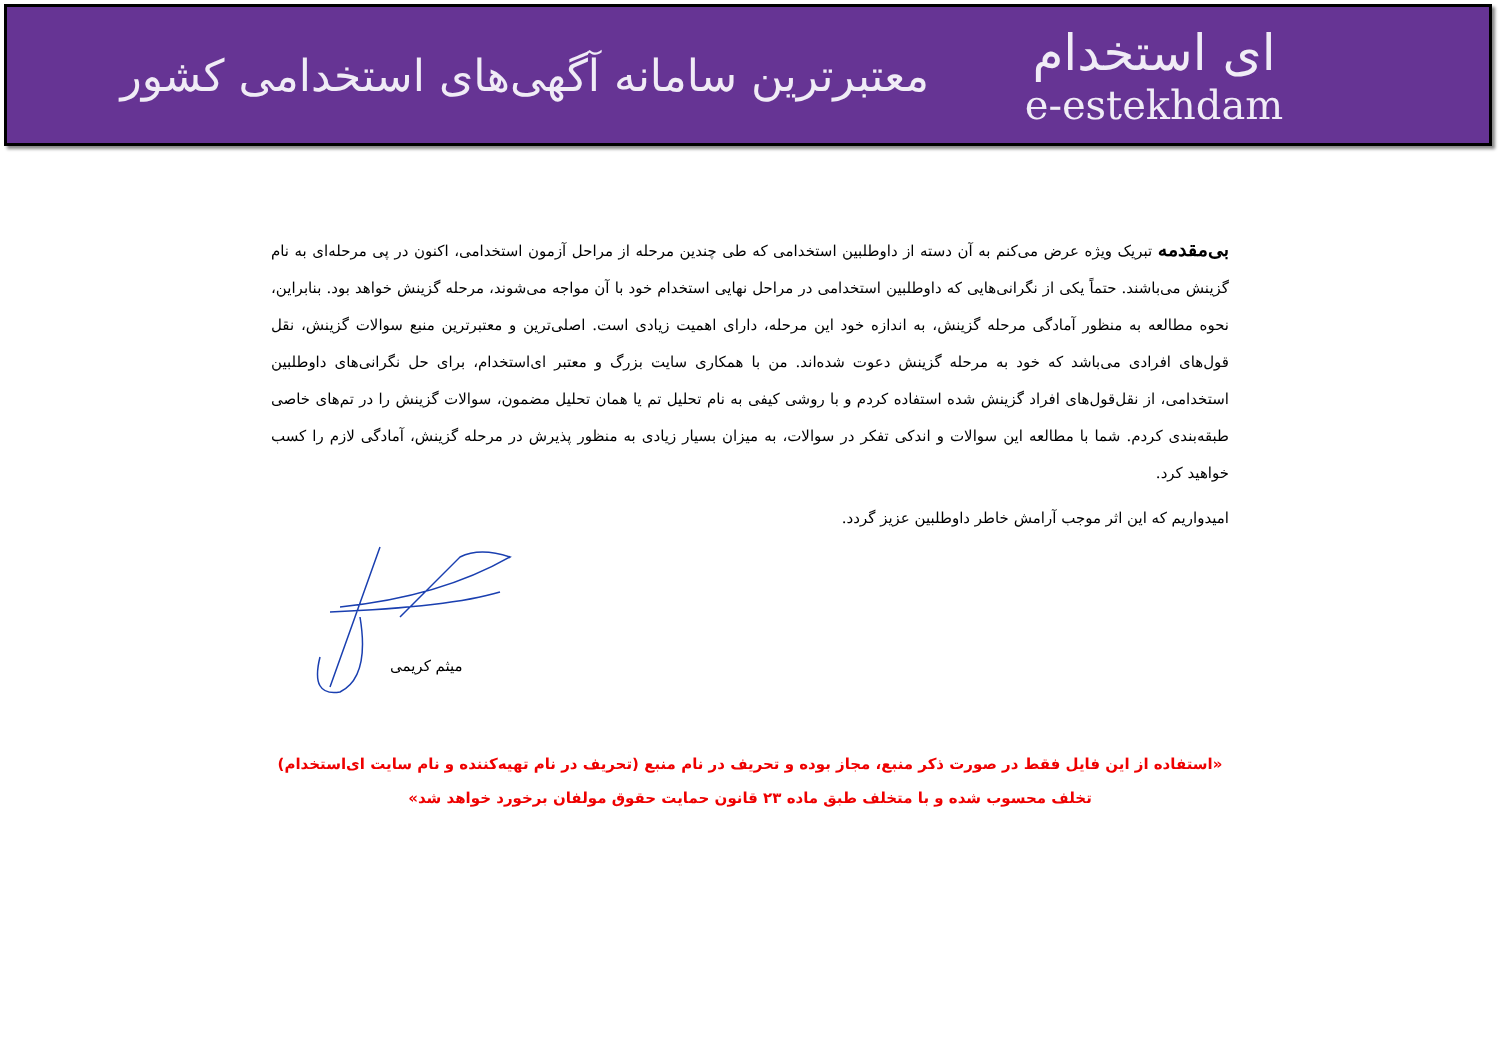ای استخدام
e-estekhdam
معتبرترین سامانه آگهی‌های استخدامی کشور
بی‌مقدمه تبریک ویژه عرض می‌کنم به آن دسته از داوطلبین استخدامی که طی چندین مرحله از مراحل آزمون استخدامی، اکنون در پی مرحله‌ای به نام گزینش می‌باشند. حتماً یکی از نگرانی‌هایی که داوطلبین استخدامی در مراحل نهایی استخدام خود با آن مواجه می‌شوند، مرحله گزینش خواهد بود. بنابراین، نحوه مطالعه به منظور آمادگی مرحله گزینش، به اندازه خود این مرحله، دارای اهمیت زیادی است. اصلی‌ترین و معتبرترین منبع سوالات گزینش، نقل قول‌های افرادی می‌باشد که خود به مرحله گزینش دعوت شده‌اند. من با همکاری سایت بزرگ و معتبر ای‌استخدام، برای حل نگرانی‌های داوطلبین استخدامی، از نقل‌قول‌های افراد گزینش شده استفاده کردم و با روشی کیفی به نام تحلیل تم یا همان تحلیل مضمون، سوالات گزینش را در تم‌های خاصی طبقه‌بندی کردم. شما با مطالعه این سوالات و اندکی تفکر در سوالات، به میزان بسیار زیادی به منظور پذیرش در مرحله گزینش، آمادگی لازم را کسب خواهید کرد.
امیدواریم که این اثر موجب آرامش خاطر داوطلبین عزیز گردد.
میثم کریمی
«استفاده از این فایل فقط در صورت ذکر منبع، مجاز بوده و تحریف در نام منبع (تحریف در نام تهیه‌کننده و نام سایت ای‌استخدام)
تخلف محسوب شده و با متخلف طبق ماده ۲۳ قانون حمایت حقوق مولفان برخورد خواهد شد»